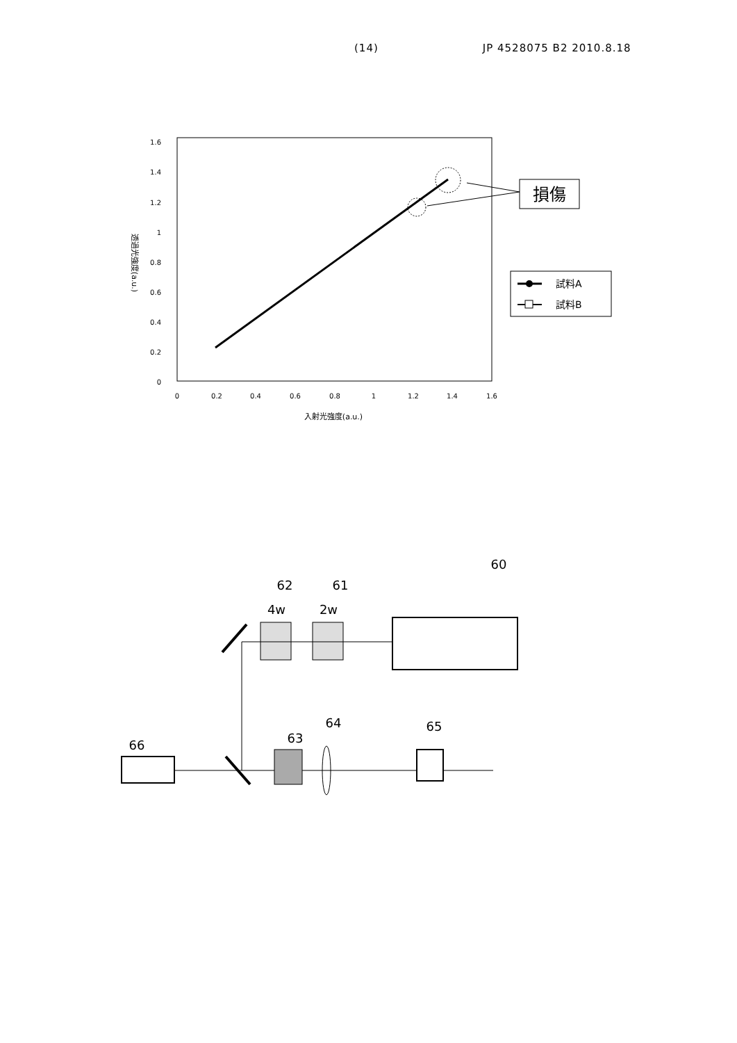(14) JP 4528075 B2 2010.8.18
1.6
1.4
1.2
1
0.8
0.6
0.4
0.2
0
0
0.2
0.4
0.6
0.8
1
1.2
1.4
1.6
入射光強度(a.u.)
透過光強度(a.u.)
損傷
試料A
試料B
60
62
61
4w
2w
66
63
64
65